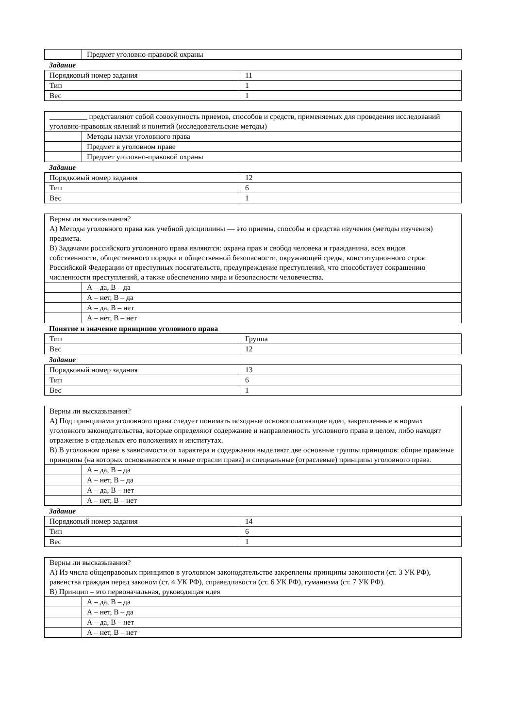| | Предмет уголовно-правовой охраны |
Задание
| Порядковый номер задания | 11 |
| Тип | 1 |
| Вес | 1 |
| __________ представляют собой совокупность приемов, способов и средств, применяемых для проведения исследований уголовно-правовых явлений и понятий (исследовательские методы) | |
| | Методы науки уголовного права |
| | Предмет в уголовном праве |
| | Предмет уголовно-правовой охраны |
Задание
| Порядковый номер задания | 12 |
| Тип | 6 |
| Вес | 1 |
| Верны ли высказывания? А) Методы уголовного права как учебной дисциплины — это приемы, способы и средства изучения (методы изучения) предмета. В) Задачами российского уголовного права являются: охрана прав и свобод человека и гражданина, всех видов собственности, общественного порядка и общественной безопасности, окружающей среды, конституционного строя Российской Федерации от преступных посягательств, предупреждение преступлений, что способствует сокращению численности преступлений, а также обеспечению мира и безопасности человечества. | |
| | А – да, В – да |
| | А – нет, В – да |
| | А – да, В – нет |
| | А – нет, В – нет |
Понятие и значение принципов уголовного права
| Тип | Группа |
| Вес | 12 |
Задание
| Порядковый номер задания | 13 |
| Тип | 6 |
| Вес | 1 |
| Верны ли высказывания? А) Под принципами уголовного права следует понимать исходные основополагающие идеи, закрепленные в нормах уголовного законодательства, которые определяют содержание и направленность уголовного права в целом, либо находят отражение в отдельных его положениях и институтах. В) В уголовном праве в зависимости от характера и содержания выделяют две основные группы принципов: общие правовые принципы (на которых основываются и иные отрасли права) и специальные (отраслевые) принципы уголовного права. | |
| | А – да, В – да |
| | А – нет, В – да |
| | А – да, В – нет |
| | А – нет, В – нет |
Задание
| Порядковый номер задания | 14 |
| Тип | 6 |
| Вес | 1 |
| Верны ли высказывания? А) Из числа общеправовых принципов в уголовном законодательстве закреплены принципы законности (ст. 3 УК РФ), равенства граждан перед законом (ст. 4 УК РФ), справедливости (ст. 6 УК РФ), гуманизма (ст. 7 УК РФ). В) Принцип – это первоначальная, руководящая идея | |
| | А – да, В – да |
| | А – нет, В – да |
| | А – да, В – нет |
| | А – нет, В – нет |